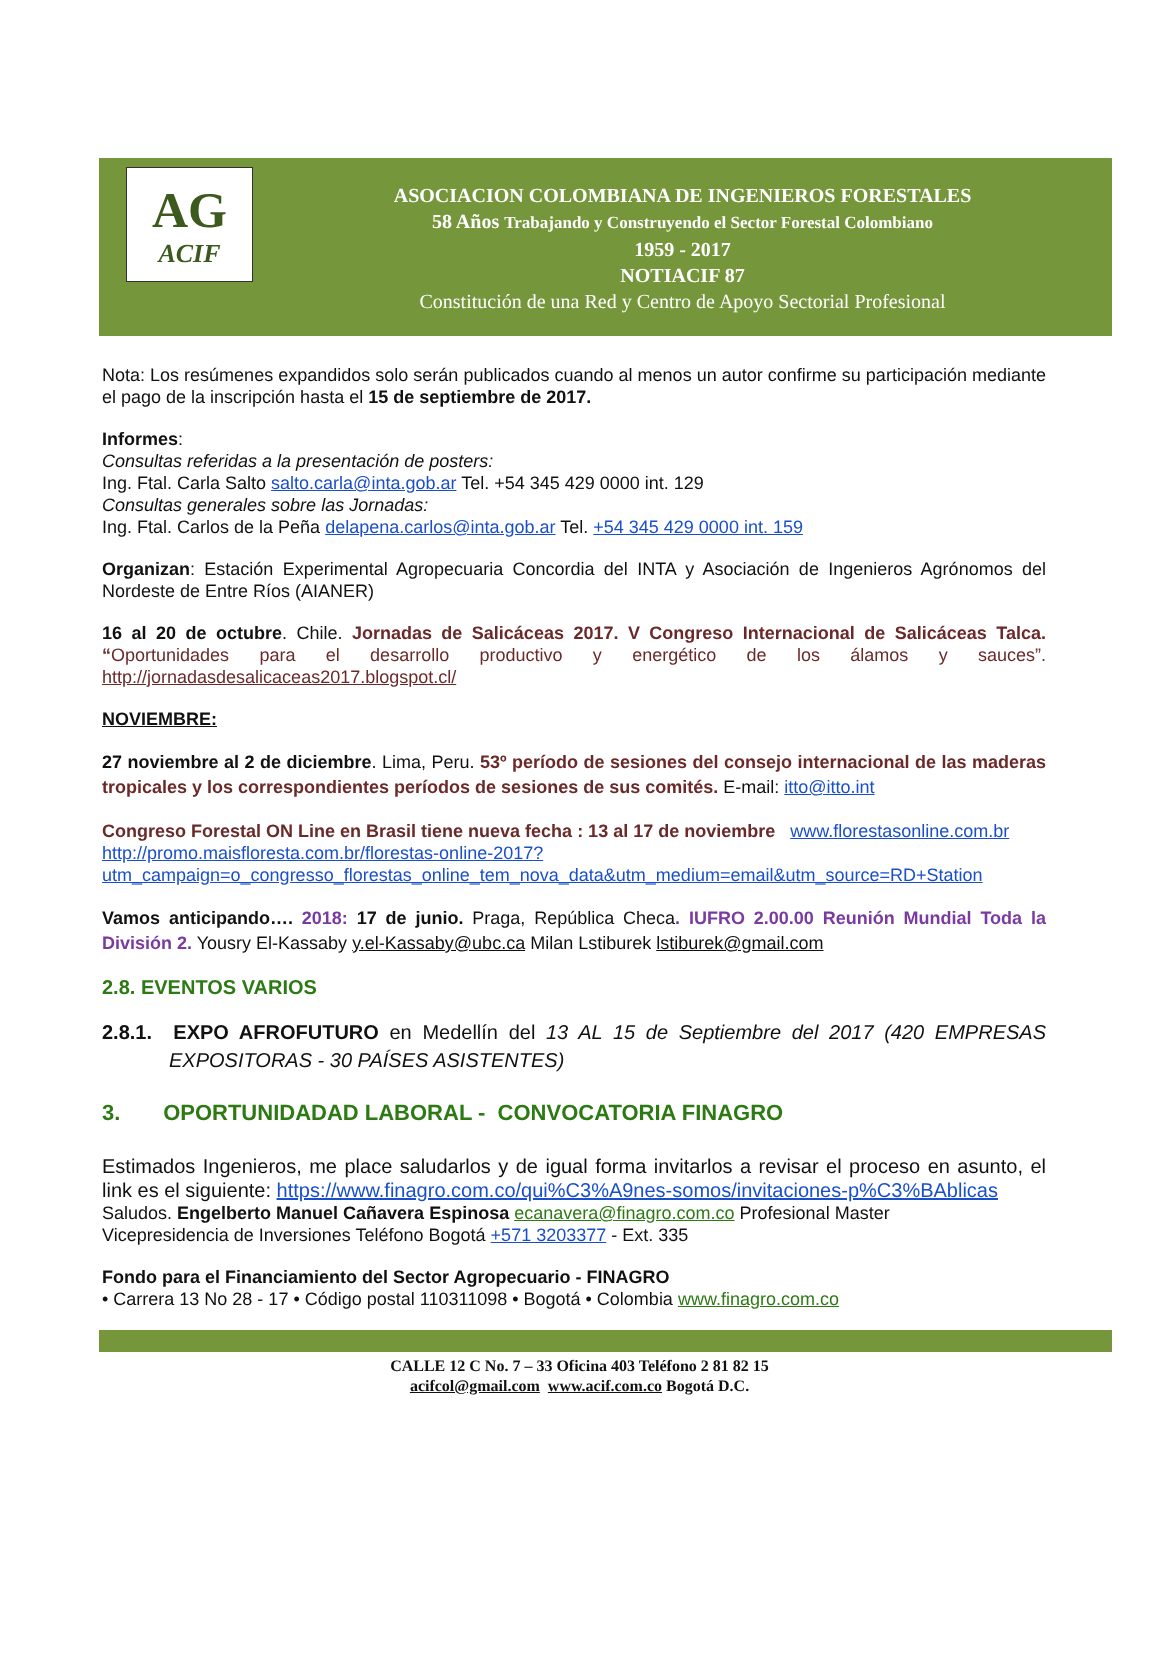AG
ACIF
ASOCIACION COLOMBIANA DE INGENIEROS FORESTALES
58 Años Trabajando y Construyendo el Sector Forestal Colombiano
1959 - 2017
NOTIACIF 87
Constitución de una Red y Centro de Apoyo Sectorial Profesional
Nota: Los resúmenes expandidos solo serán publicados cuando al menos un autor confirme su participación mediante el pago de la inscripción hasta el 15 de septiembre de 2017.
Informes:
Consultas referidas a la presentación de posters:
Ing. Ftal. Carla Salto salto.carla@inta.gob.ar Tel. +54 345 429 0000 int. 129
Consultas generales sobre las Jornadas:
Ing. Ftal. Carlos de la Peña delapena.carlos@inta.gob.ar Tel. +54 345 429 0000 int. 159
Organizan: Estación Experimental Agropecuaria Concordia del INTA y Asociación de Ingenieros Agrónomos del Nordeste de Entre Ríos (AIANER)
16 al 20 de octubre. Chile. Jornadas de Salicáceas 2017. V Congreso Internacional de Salicáceas Talca. “Oportunidades para el desarrollo productivo y energético de los álamos y sauces”. http://jornadasdesalicaceas2017.blogspot.cl/
NOVIEMBRE:
27 noviembre al 2 de diciembre. Lima, Peru. 53º período de sesiones del consejo internacional de las maderas tropicales y los correspondientes períodos de sesiones de sus comités. E-mail: itto@itto.int
Congreso Forestal ON Line en Brasil tiene nueva fecha : 13 al 17 de noviembre www.florestasonline.com.br
http://promo.maisfloresta.com.br/florestas-online-2017?utm_campaign=o_congresso_florestas_online_tem_nova_data&utm_medium=email&utm_source=RD+Station
Vamos anticipando…. 2018: 17 de junio. Praga, República Checa. IUFRO 2.00.00 Reunión Mundial Toda la División 2. Yousry El-Kassaby y.el-Kassaby@ubc.ca Milan Lstiburek lstiburek@gmail.com
2.8. EVENTOS VARIOS
2.8.1. EXPO AFROFUTURO en Medellín del 13 AL 15 de Septiembre del 2017 (420 EMPRESAS EXPOSITORAS - 30 PAÍSES ASISTENTES)
3. OPORTUNIDADAD LABORAL - CONVOCATORIA FINAGRO
Estimados Ingenieros, me place saludarlos y de igual forma invitarlos a revisar el proceso en asunto, el link es el siguiente: https://www.finagro.com.co/qui%C3%A9nes-somos/invitaciones-p%C3%BAblicas
Saludos. Engelberto Manuel Cañavera Espinosa ecanavera@finagro.com.co Profesional Master
Vicepresidencia de Inversiones Teléfono Bogotá +571 3203377 - Ext. 335
Fondo para el Financiamiento del Sector Agropecuario - FINAGRO
• Carrera 13 No 28 - 17 • Código postal 110311098 • Bogotá • Colombia www.finagro.com.co
CALLE 12 C No. 7 – 33 Oficina 403 Teléfono 2 81 82 15
acifcol@gmail.com www.acif.com.co Bogotá D.C.